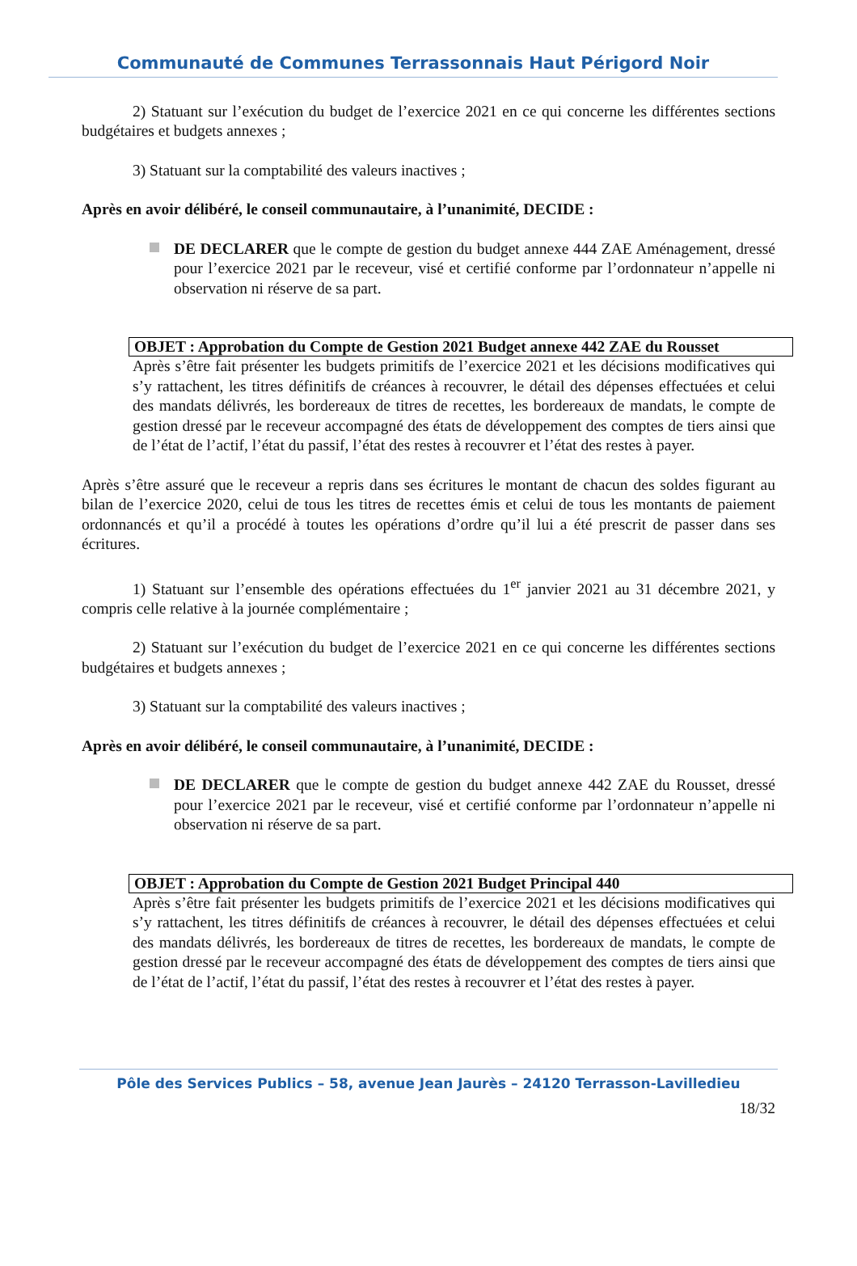Communauté de Communes Terrassonnais Haut Périgord Noir
2) Statuant sur l’exécution du budget de l’exercice 2021 en ce qui concerne les différentes sections budgétaires et budgets annexes ;
3) Statuant sur la comptabilité des valeurs inactives ;
Après en avoir délibéré, le conseil communautaire, à l’unanimité, DECIDE :
DE DECLARER que le compte de gestion du budget annexe 444 ZAE Aménagement, dressé pour l’exercice 2021 par le receveur, visé et certifié conforme par l’ordonnateur n’appelle ni observation ni réserve de sa part.
OBJET : Approbation du Compte de Gestion 2021 Budget annexe 442 ZAE du Rousset
Après s’être fait présenter les budgets primitifs de l’exercice 2021 et les décisions modificatives qui s’y rattachent, les titres définitifs de créances à recouvrer, le détail des dépenses effectuées et celui des mandats délivrés, les bordereaux de titres de recettes, les bordereaux de mandats, le compte de gestion dressé par le receveur accompagné des états de développement des comptes de tiers ainsi que de l’état de l’actif, l’état du passif, l’état des restes à recouvrer et l’état des restes à payer.
Après s’être assuré que le receveur a repris dans ses écritures le montant de chacun des soldes figurant au bilan de l’exercice 2020, celui de tous les titres de recettes émis et celui de tous les montants de paiement ordonnancés et qu’il a procédé à toutes les opérations d’ordre qu’il lui a été prescrit de passer dans ses écritures.
1) Statuant sur l’ensemble des opérations effectuées du 1<sup>er</sup> janvier 2021 au 31 décembre 2021, y compris celle relative à la journée complémentaire ;
2) Statuant sur l’exécution du budget de l’exercice 2021 en ce qui concerne les différentes sections budgétaires et budgets annexes ;
3) Statuant sur la comptabilité des valeurs inactives ;
Après en avoir délibéré, le conseil communautaire, à l’unanimité, DECIDE :
DE DECLARER que le compte de gestion du budget annexe 442 ZAE du Rousset, dressé pour l’exercice 2021 par le receveur, visé et certifié conforme par l’ordonnateur n’appelle ni observation ni réserve de sa part.
OBJET : Approbation du Compte de Gestion 2021 Budget Principal 440
Après s’être fait présenter les budgets primitifs de l’exercice 2021 et les décisions modificatives qui s’y rattachent, les titres définitifs de créances à recouvrer, le détail des dépenses effectuées et celui des mandats délivrés, les bordereaux de titres de recettes, les bordereaux de mandats, le compte de gestion dressé par le receveur accompagné des états de développement des comptes de tiers ainsi que de l’état de l’actif, l’état du passif, l’état des restes à recouvrer et l’état des restes à payer.
Pôle des Services Publics – 58, avenue Jean Jaurès – 24120 Terrasson-Lavilledieu
18/32